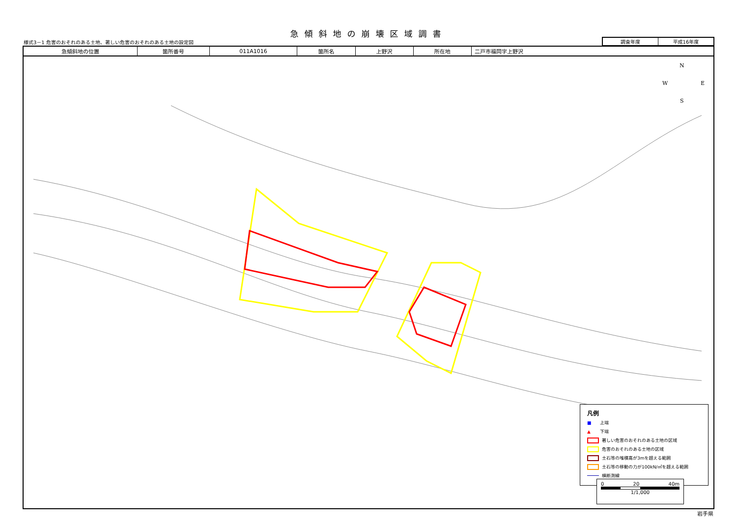急傾斜地の崩壊区域調書
様式3－1 危害のおそれのある土地、著しい危害のおそれのある土地の設定図
| 調査年度 | 平成16年度 |
| 急傾斜地の位置 | 箇所番号 | 011A1016 | 箇所名 | 上野沢 | 所在地 | 二戸市福岡字上野沢 |
N
W
E
S
凡例
■ 上端
▲ 下端
著しい危害のおそれのある土地の区域
危害のおそれのある土地の区域
土石等の堆積高が3mを超える範囲
土石等の移動の力が100kN/㎡を超える範囲
横断測線
0 20 40m
1/1,000
岩手県